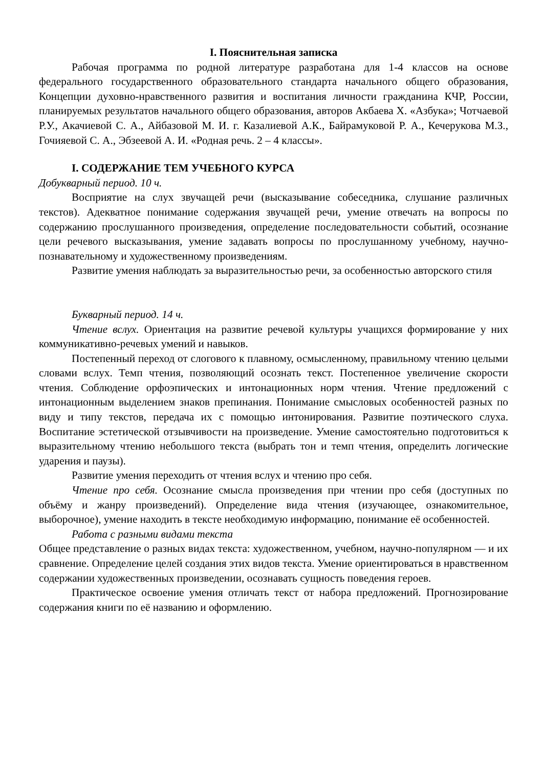I. Пояснительная записка
Рабочая программа по родной литературе разработана для 1-4 классов на основе федерального государственного образовательного стандарта начального общего образования, Концепции духовно-нравственного развития и воспитания личности гражданина КЧР, России, планируемых результатов начального общего образования, авторов Акбаева Х. «Азбука»; Чотчаевой Р.У., Акачиевой С. А., Айбазовой М. И. г. Казалиевой А.К., Байрамуковой Р. А., Кечерукова М.З., Гочияевой С. А., Эбзеевой А. И. «Родная речь. 2 – 4 классы».
I. СОДЕРЖАНИЕ ТЕМ УЧЕБНОГО КУРСА
Добукварный период. 10 ч.
Восприятие на слух звучащей речи (высказывание собеседника, слушание различных текстов). Адекватное понимание содержания звучащей речи, умение отвечать на вопросы по содержанию прослушанного произведения, определение последовательности событий, осознание цели речевого высказывания, умение задавать вопросы по прослушанному учебному, научно-познавательному и художественному произведениям.
Развитие умения наблюдать за выразительностью речи, за особенностью авторского стиля
Букварный период. 14 ч.
Чтение вслух. Ориентация на развитие речевой культуры учащихся формирование у них коммуникативно-речевых умений и навыков.
Постепенный переход от слогового к плавному, осмысленному, правильному чтению целыми словами вслух. Темп чтения, позволяющий осознать текст. Постепенное увеличение скорости чтения. Соблюдение орфоэпических и интонационных норм чтения. Чтение предложений с интонационным выделением знаков препинания. Понимание смысловых особенностей разных по виду и типу текстов, передача их с помощью интонирования. Развитие поэтического слуха. Воспитание эстетической отзывчивости на произведение. Умение самостоятельно подготовиться к выразительному чтению небольшого текста (выбрать тон и темп чтения, определить логические ударения и паузы).
Развитие умения переходить от чтения вслух и чтению про себя.
Чтение про себя. Осознание смысла произведения при чтении про себя (доступных по объёму и жанру произведений). Определение вида чтения (изучающее, ознакомительное, выборочное), умение находить в тексте необходимую информацию, понимание её особенностей.
Работа с разными видами текста
Общее представление о разных видах текста: художественном, учебном, научно-популярном — и их сравнение. Определение целей создания этих видов текста. Умение ориентироваться в нравственном содержании художественных произведении, осознавать сущность поведения героев.
Практическое освоение умения отличать текст от набора предложений. Прогнозирование содержания книги по её названию и оформлению.